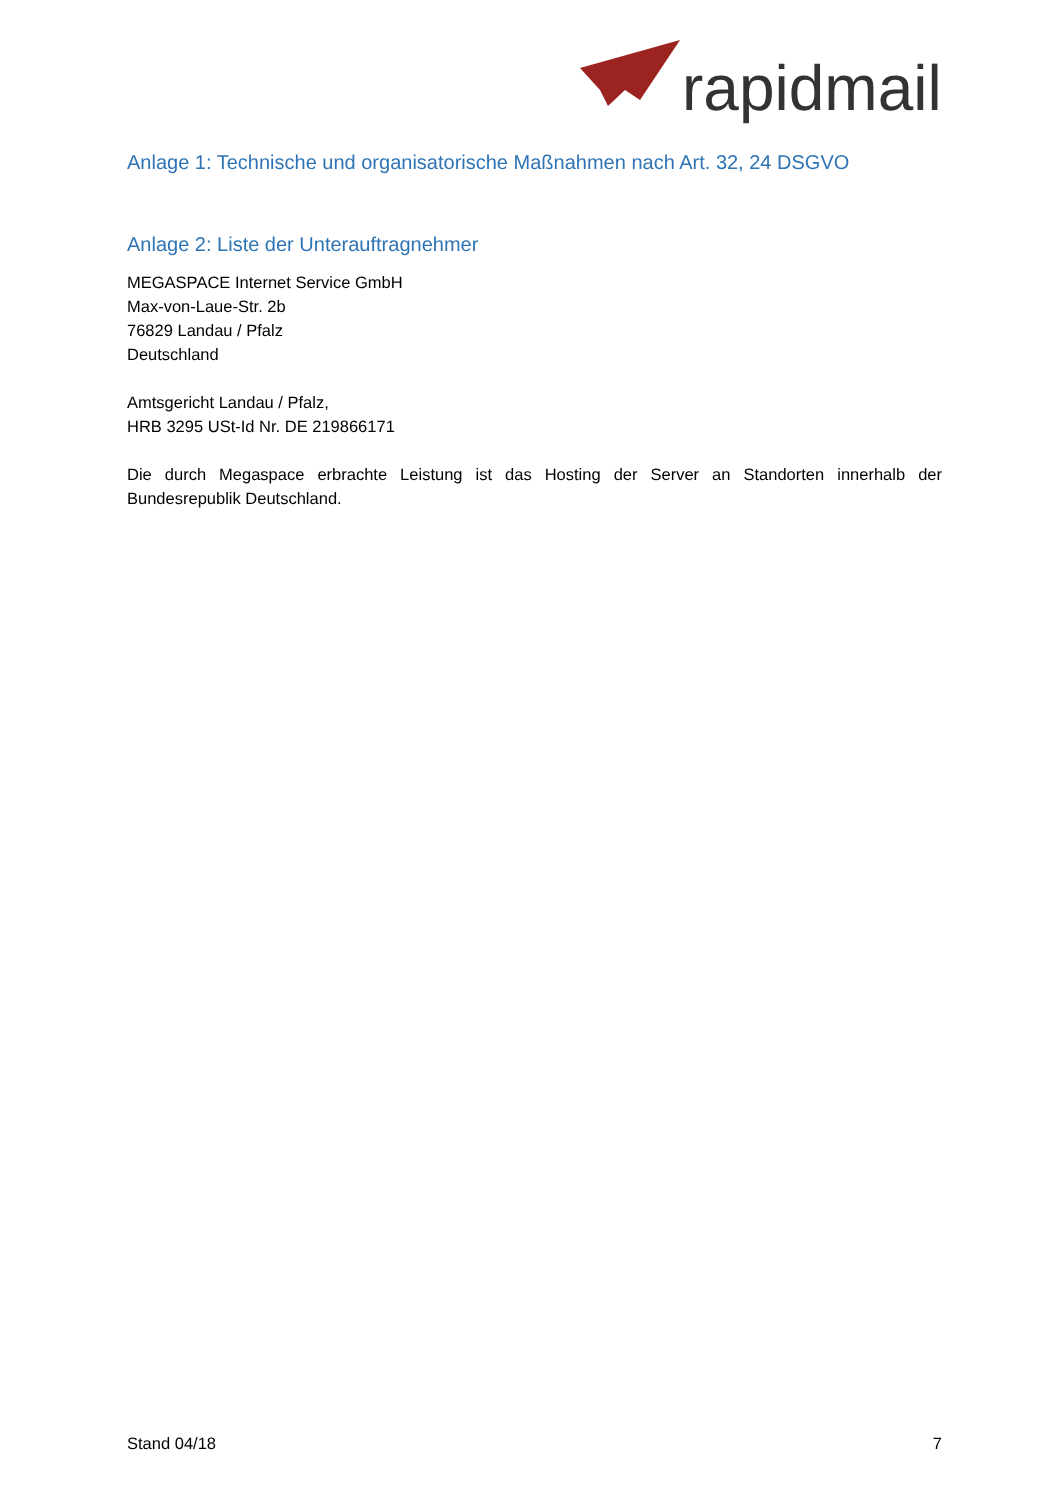rapidmail
Anlage 1: Technische und organisatorische Maßnahmen nach Art. 32, 24 DSGVO
Anlage 2: Liste der Unterauftragnehmer
MEGASPACE Internet Service GmbH
Max-von-Laue-Str. 2b
76829 Landau / Pfalz
Deutschland
Amtsgericht Landau / Pfalz,
HRB 3295 USt-Id Nr. DE 219866171
Die durch Megaspace erbrachte Leistung ist das Hosting der Server an Standorten innerhalb der Bundesrepublik Deutschland.
Stand 04/18 7